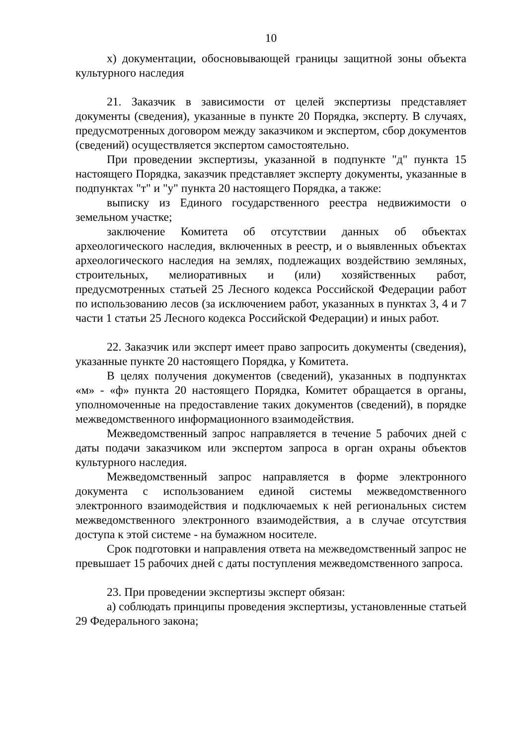10
х) документации, обосновывающей границы защитной зоны объекта культурного наследия
21. Заказчик в зависимости от целей экспертизы представляет документы (сведения), указанные в пункте 20 Порядка, эксперту. В случаях, предусмотренных договором между заказчиком и экспертом, сбор документов (сведений) осуществляется экспертом самостоятельно.
При проведении экспертизы, указанной в подпункте "д" пункта 15 настоящего Порядка, заказчик представляет эксперту документы, указанные в подпунктах "т" и "у" пункта 20 настоящего Порядка, а также:
выписку из Единого государственного реестра недвижимости о земельном участке;
заключение Комитета об отсутствии данных об объектах археологического наследия, включенных в реестр, и о выявленных объектах археологического наследия на землях, подлежащих воздействию земляных, строительных, мелиоративных и (или) хозяйственных работ, предусмотренных статьей 25 Лесного кодекса Российской Федерации работ по использованию лесов (за исключением работ, указанных в пунктах 3, 4 и 7 части 1 статьи 25 Лесного кодекса Российской Федерации) и иных работ.
22. Заказчик или эксперт имеет право запросить документы (сведения), указанные пункте 20 настоящего Порядка, у Комитета.
В целях получения документов (сведений), указанных в подпунктах «м» - «ф» пункта 20 настоящего Порядка, Комитет обращается в органы, уполномоченные на предоставление таких документов (сведений), в порядке межведомственного информационного взаимодействия.
Межведомственный запрос направляется в течение 5 рабочих дней с даты подачи заказчиком или экспертом запроса в орган охраны объектов культурного наследия.
Межведомственный запрос направляется в форме электронного документа с использованием единой системы межведомственного электронного взаимодействия и подключаемых к ней региональных систем межведомственного электронного взаимодействия, а в случае отсутствия доступа к этой системе - на бумажном носителе.
Срок подготовки и направления ответа на межведомственный запрос не превышает 15 рабочих дней с даты поступления межведомственного запроса.
23. При проведении экспертизы эксперт обязан:
а) соблюдать принципы проведения экспертизы, установленные статьей 29 Федерального закона;